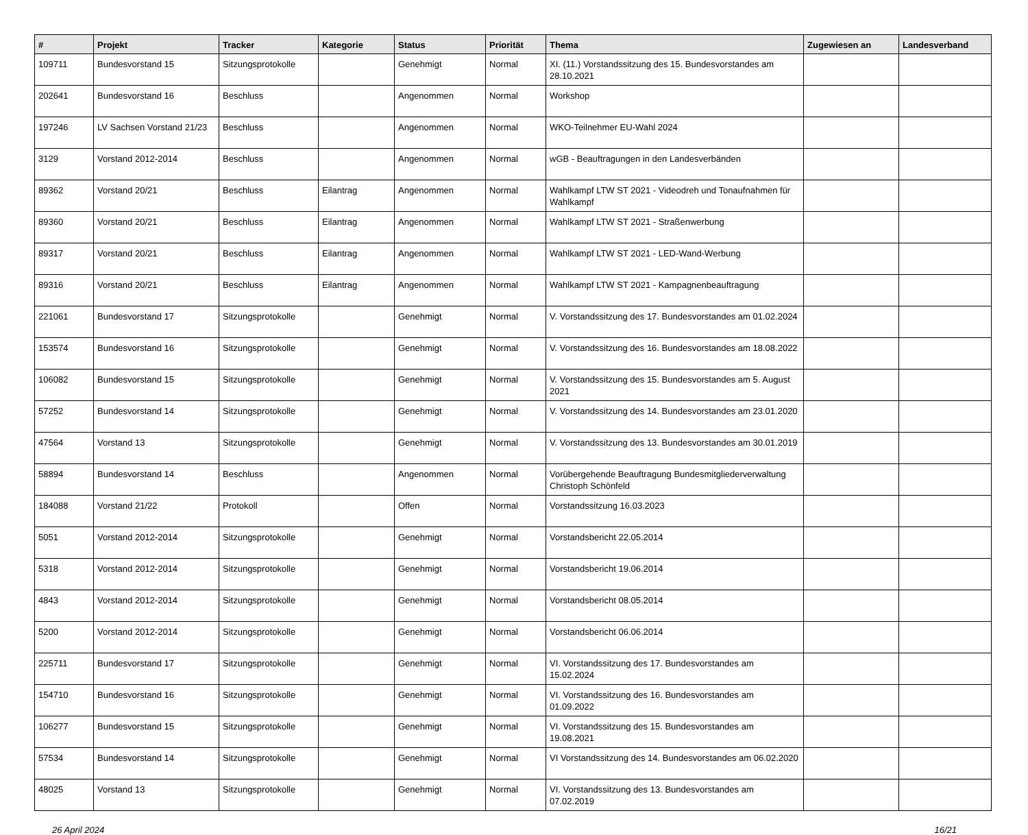| # | Projekt | Tracker | Kategorie | Status | Priorität | Thema | Zugewiesen an | Landesverband |
| --- | --- | --- | --- | --- | --- | --- | --- | --- |
| 109711 | Bundesvorstand 15 | Sitzungsprotokolle | | Genehmigt | Normal | XI. (11.) Vorstandssitzung des 15. Bundesvorstandes am 28.10.2021 | | |
| 202641 | Bundesvorstand 16 | Beschluss | | Angenommen | Normal | Workshop | | |
| 197246 | LV Sachsen Vorstand 21/23 | Beschluss | | Angenommen | Normal | WKO-Teilnehmer EU-Wahl 2024 | | |
| 3129 | Vorstand 2012-2014 | Beschluss | | Angenommen | Normal | wGB - Beauftragungen in den Landesverbänden | | |
| 89362 | Vorstand 20/21 | Beschluss | Eilantrag | Angenommen | Normal | Wahlkampf LTW ST 2021 - Videodreh und Tonaufnahmen für Wahlkampf | | |
| 89360 | Vorstand 20/21 | Beschluss | Eilantrag | Angenommen | Normal | Wahlkampf LTW ST 2021 - Straßenwerbung | | |
| 89317 | Vorstand 20/21 | Beschluss | Eilantrag | Angenommen | Normal | Wahlkampf LTW ST 2021 - LED-Wand-Werbung | | |
| 89316 | Vorstand 20/21 | Beschluss | Eilantrag | Angenommen | Normal | Wahlkampf LTW ST 2021 - Kampagnenbeauftragung | | |
| 221061 | Bundesvorstand 17 | Sitzungsprotokolle | | Genehmigt | Normal | V. Vorstandssitzung des 17. Bundesvorstandes am 01.02.2024 | | |
| 153574 | Bundesvorstand 16 | Sitzungsprotokolle | | Genehmigt | Normal | V. Vorstandssitzung des 16. Bundesvorstandes am 18.08.2022 | | |
| 106082 | Bundesvorstand 15 | Sitzungsprotokolle | | Genehmigt | Normal | V. Vorstandssitzung des 15. Bundesvorstandes am 5. August 2021 | | |
| 57252 | Bundesvorstand 14 | Sitzungsprotokolle | | Genehmigt | Normal | V. Vorstandssitzung des 14. Bundesvorstandes am 23.01.2020 | | |
| 47564 | Vorstand 13 | Sitzungsprotokolle | | Genehmigt | Normal | V. Vorstandssitzung des 13. Bundesvorstandes am 30.01.2019 | | |
| 58894 | Bundesvorstand 14 | Beschluss | | Angenommen | Normal | Vorübergehende Beauftragung Bundesmitgliederverwaltung Christoph Schönfeld | | |
| 184088 | Vorstand 21/22 | Protokoll | | Offen | Normal | Vorstandssitzung 16.03.2023 | | |
| 5051 | Vorstand 2012-2014 | Sitzungsprotokolle | | Genehmigt | Normal | Vorstandsbericht 22.05.2014 | | |
| 5318 | Vorstand 2012-2014 | Sitzungsprotokolle | | Genehmigt | Normal | Vorstandsbericht 19.06.2014 | | |
| 4843 | Vorstand 2012-2014 | Sitzungsprotokolle | | Genehmigt | Normal | Vorstandsbericht 08.05.2014 | | |
| 5200 | Vorstand 2012-2014 | Sitzungsprotokolle | | Genehmigt | Normal | Vorstandsbericht 06.06.2014 | | |
| 225711 | Bundesvorstand 17 | Sitzungsprotokolle | | Genehmigt | Normal | VI. Vorstandssitzung des 17. Bundesvorstandes am 15.02.2024 | | |
| 154710 | Bundesvorstand 16 | Sitzungsprotokolle | | Genehmigt | Normal | VI. Vorstandssitzung des 16. Bundesvorstandes am 01.09.2022 | | |
| 106277 | Bundesvorstand 15 | Sitzungsprotokolle | | Genehmigt | Normal | VI. Vorstandssitzung des 15. Bundesvorstandes am 19.08.2021 | | |
| 57534 | Bundesvorstand 14 | Sitzungsprotokolle | | Genehmigt | Normal | VI Vorstandssitzung des 14. Bundesvorstandes am 06.02.2020 | | |
| 48025 | Vorstand 13 | Sitzungsprotokolle | | Genehmigt | Normal | VI. Vorstandssitzung des 13. Bundesvorstandes am 07.02.2019 | | |
26 April 2024 16/21